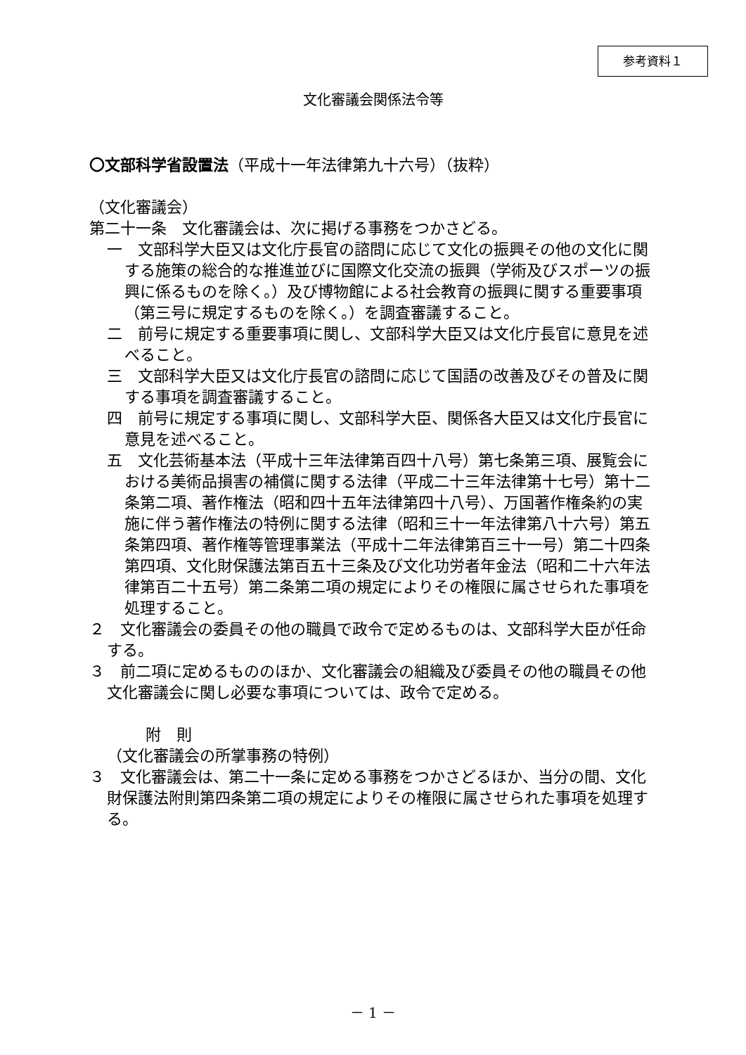参考資料１
文化審議会関係法令等
〇文部科学省設置法（平成十一年法律第九十六号）（抜粋）
（文化審議会）
第二十一条　文化審議会は、次に掲げる事務をつかさどる。
一　文部科学大臣又は文化庁長官の諮問に応じて文化の振興その他の文化に関する施策の総合的な推進並びに国際文化交流の振興（学術及びスポーツの振興に係るものを除く。）及び博物館による社会教育の振興に関する重要事項（第三号に規定するものを除く。）を調査審議すること。
二　前号に規定する重要事項に関し、文部科学大臣又は文化庁長官に意見を述べること。
三　文部科学大臣又は文化庁長官の諮問に応じて国語の改善及びその普及に関する事項を調査審議すること。
四　前号に規定する事項に関し、文部科学大臣、関係各大臣又は文化庁長官に意見を述べること。
五　文化芸術基本法（平成十三年法律第百四十八号）第七条第三項、展覧会における美術品損害の補償に関する法律（平成二十三年法律第十七号）第十二条第二項、著作権法（昭和四十五年法律第四十八号）、万国著作権条約の実施に伴う著作権法の特例に関する法律（昭和三十一年法律第八十六号）第五条第四項、著作権等管理事業法（平成十二年法律第百三十一号）第二十四条第四項、文化財保護法第百五十三条及び文化功労者年金法（昭和二十六年法律第百二十五号）第二条第二項の規定によりその権限に属させられた事項を処理すること。
２　文化審議会の委員その他の職員で政令で定めるものは、文部科学大臣が任命する。
３　前二項に定めるもののほか、文化審議会の組織及び委員その他の職員その他文化審議会に関し必要な事項については、政令で定める。
附　則
（文化審議会の所掌事務の特例）
３　文化審議会は、第二十一条に定める事務をつかさどるほか、当分の間、文化財保護法附則第四条第二項の規定によりその権限に属させられた事項を処理する。
－ 1 －